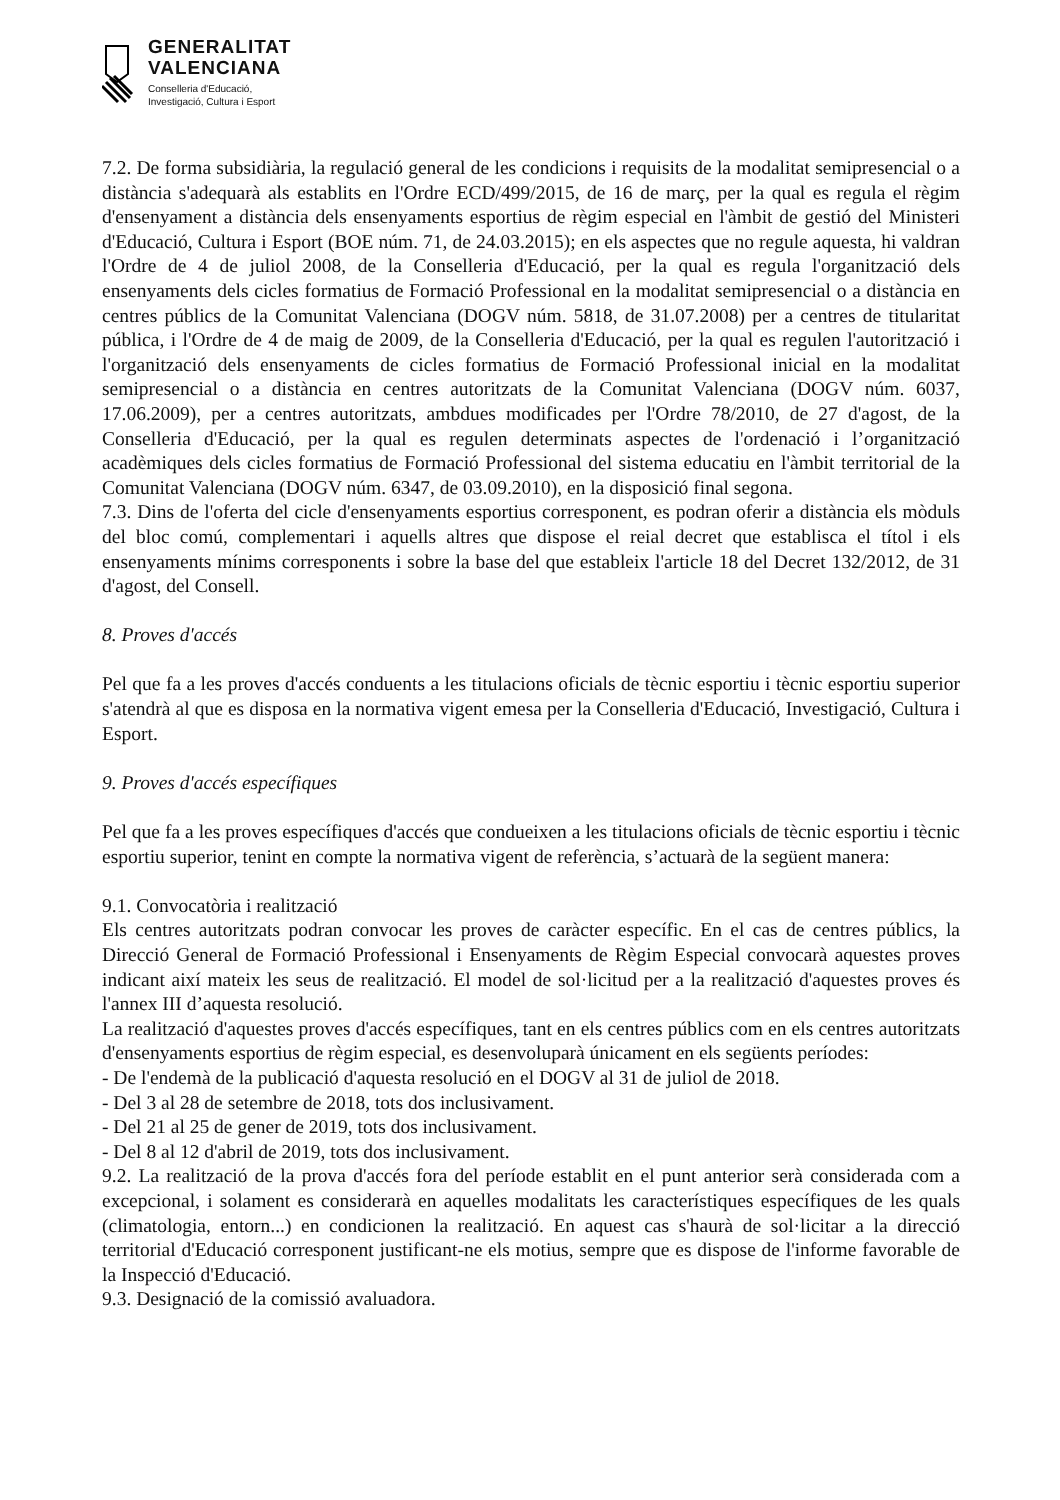GENERALITAT
VALENCIANA
Conselleria d'Educació,
Investigació, Cultura i Esport
7.2. De forma subsidiària, la regulació general de les condicions i requisits de la modalitat semipresencial o a distància s'adequarà als establits en l'Ordre ECD/499/2015, de 16 de març, per la qual es regula el règim d'ensenyament a distància dels ensenyaments esportius de règim especial en l'àmbit de gestió del Ministeri d'Educació, Cultura i Esport (BOE núm. 71, de 24.03.2015); en els aspectes que no regule aquesta, hi valdran l'Ordre de 4 de juliol 2008, de la Conselleria d'Educació, per la qual es regula l'organització dels ensenyaments dels cicles formatius de Formació Professional en la modalitat semipresencial o a distància en centres públics de la Comunitat Valenciana (DOGV núm. 5818, de 31.07.2008) per a centres de titularitat pública, i l'Ordre de 4 de maig de 2009, de la Conselleria d'Educació, per la qual es regulen l'autorització i l'organització dels ensenyaments de cicles formatius de Formació Professional inicial en la modalitat semipresencial o a distància en centres autoritzats de la Comunitat Valenciana (DOGV núm. 6037, 17.06.2009), per a centres autoritzats, ambdues modificades per l'Ordre 78/2010, de 27 d'agost, de la Conselleria d'Educació, per la qual es regulen determinats aspectes de l'ordenació i l’organització acadèmiques dels cicles formatius de Formació Professional del sistema educatiu en l'àmbit territorial de la Comunitat Valenciana (DOGV núm. 6347, de 03.09.2010), en la disposició final segona.
7.3. Dins de l'oferta del cicle d'ensenyaments esportius corresponent, es podran oferir a distància els mòduls del bloc comú, complementari i aquells altres que dispose el reial decret que establisca el títol i els ensenyaments mínims corresponents i sobre la base del que estableix l'article 18 del Decret 132/2012, de 31 d'agost, del Consell.
8. Proves d'accés
Pel que fa a les proves d'accés conduents a les titulacions oficials de tècnic esportiu i tècnic esportiu superior s'atendrà al que es disposa en la normativa vigent emesa per la Conselleria d'Educació, Investigació, Cultura i Esport.
9. Proves d'accés específiques
Pel que fa a les proves específiques d'accés que condueixen a les titulacions oficials de tècnic esportiu i tècnic esportiu superior, tenint en compte la normativa vigent de referència, s’actuarà de la següent manera:
9.1. Convocatòria i realització
Els centres autoritzats podran convocar les proves de caràcter específic. En el cas de centres públics, la Direcció General de Formació Professional i Ensenyaments de Règim Especial convocarà aquestes proves indicant així mateix les seus de realització. El model de sol·licitud per a la realització d'aquestes proves és l'annex III d’aquesta resolució.
La realització d'aquestes proves d'accés específiques, tant en els centres públics com en els centres autoritzats d'ensenyaments esportius de règim especial, es desenvoluparà únicament en els següents períodes:
- De l'endemà de la publicació d'aquesta resolució en el DOGV al 31 de juliol de 2018.
- Del 3 al 28 de setembre de 2018, tots dos inclusivament.
- Del 21 al 25 de gener de 2019, tots dos inclusivament.
- Del 8 al 12 d'abril de 2019, tots dos inclusivament.
9.2. La realització de la prova d'accés fora del període establit en el punt anterior serà considerada com a excepcional, i solament es considerarà en aquelles modalitats les característiques específiques de les quals (climatologia, entorn...) en condicionen la realització. En aquest cas s'haurà de sol·licitar a la direcció territorial d'Educació corresponent justificant-ne els motius, sempre que es dispose de l'informe favorable de la Inspecció d'Educació.
9.3. Designació de la comissió avaluadora.